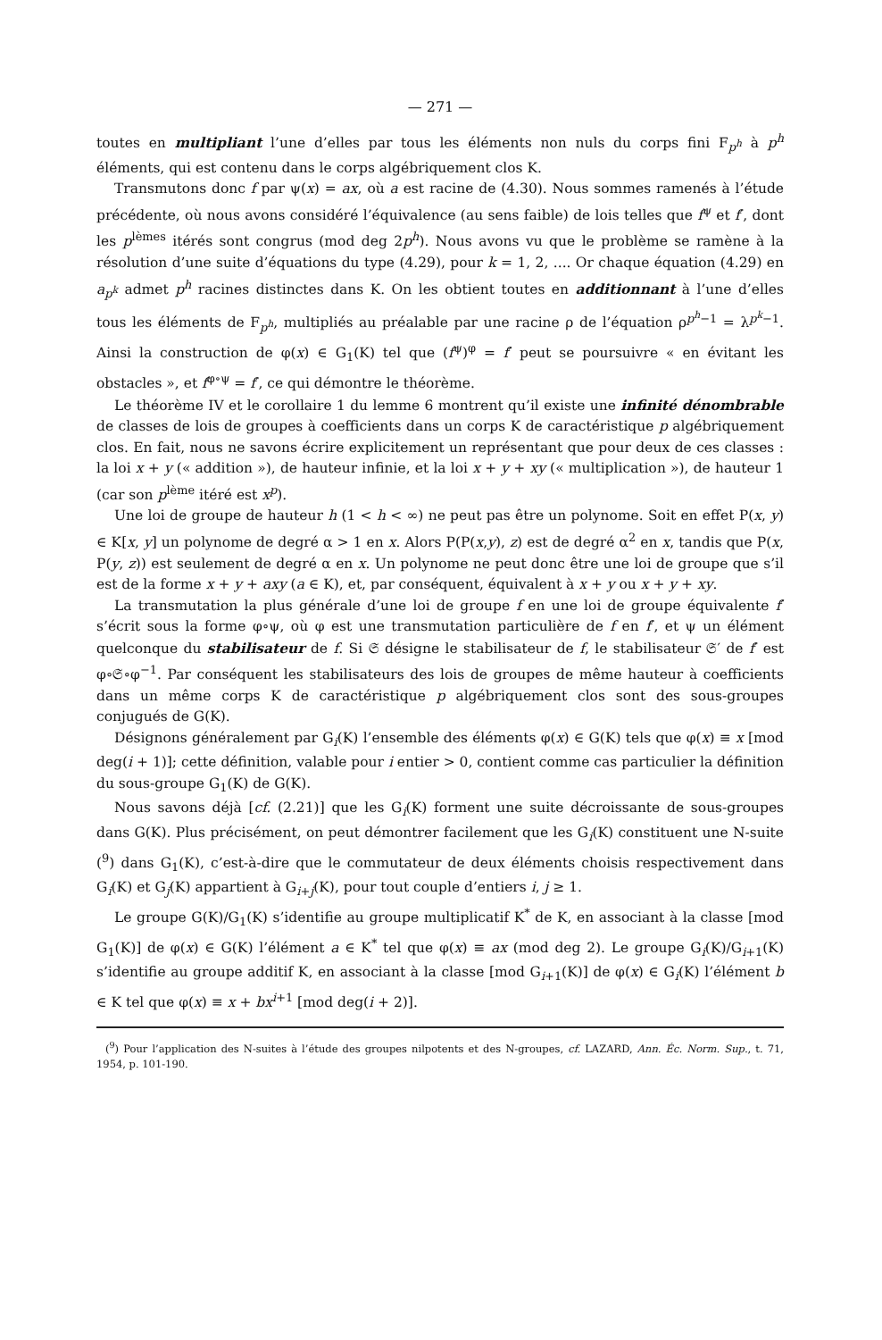— 271 —
toutes en multipliant l’une d’elles par tous les éléments non nuls du corps fini F<sub>p<sup>h</sup></sub> à p<sup>h</sup> éléments, qui est contenu dans le corps algébriquement clos K.
Transmutons donc f par ψ(x) = ax, où a est racine de (4.30). Nous sommes ramenés à l’étude précédente, où nous avons considéré l’équivalence (au sens faible) de lois telles que f<sup>ψ</sup> et f′, dont les p<sup>lèmes</sup> itérés sont congrus (mod deg 2p<sup>h</sup>). Nous avons vu que le problème se ramène à la résolution d’une suite d’équations du type (4.29), pour k = 1, 2, .... Or chaque équation (4.29) en a<sub>p<sup>k</sup></sub> admet p<sup>h</sup> racines distinctes dans K. On les obtient toutes en additionnant à l’une d’elles tous les éléments de F<sub>p<sup>h</sup></sub>, multipliés au préalable par une racine ρ de l’équation ρ<sup>p<sup>h</sup>−1</sup> = λ<sup>p<sup>k</sup>−1</sup>. Ainsi la construction de φ(x) ∈ G<sub>1</sub>(K) tel que (f<sup>ψ</sup>)<sup>φ</sup> = f′ peut se poursuivre « en évitant les obstacles », et f<sup>φ∘ψ</sup> = f′, ce qui démontre le théorème.
Le théorème IV et le corollaire 1 du lemme 6 montrent qu’il existe une infinité dénombrable de classes de lois de groupes à coefficients dans un corps K de caractéristique p algébriquement clos. En fait, nous ne savons écrire explicitement un représentant que pour deux de ces classes : la loi x + y (« addition »), de hauteur infinie, et la loi x + y + xy (« multiplication »), de hauteur 1 (car son p<sup>lème</sup> itéré est x<sup>p</sup>).
Une loi de groupe de hauteur h (1 < h < ∞) ne peut pas être un polynome. Soit en effet P(x, y) ∈ K[x, y] un polynome de degré α > 1 en x. Alors P(P(x,y), z) est de degré α<sup>2</sup> en x, tandis que P(x, P(y, z)) est seulement de degré α en x. Un polynome ne peut donc être une loi de groupe que s’il est de la forme x + y + axy (a ∈ K), et, par conséquent, équivalent à x + y ou x + y + xy.
La transmutation la plus générale d’une loi de groupe f en une loi de groupe équivalente f′ s’écrit sous la forme φ∘ψ, où φ est une transmutation particulière de f en f′, et ψ un élément quelconque du stabilisateur de f. Si 𝔖 désigne le stabilisateur de f, le stabilisateur 𝔖′ de f′ est φ∘𝔖∘φ<sup>−1</sup>. Par conséquent les stabilisateurs des lois de groupes de même hauteur à coefficients dans un même corps K de caractéristique p algébriquement clos sont des sous-groupes conjugués de G(K).
Désignons généralement par G<sub>i</sub>(K) l’ensemble des éléments φ(x) ∈ G(K) tels que φ(x) ≡ x [mod deg(i + 1)]; cette définition, valable pour i entier > 0, contient comme cas particulier la définition du sous-groupe G<sub>1</sub>(K) de G(K).
Nous savons déjà [cf. (2.21)] que les G<sub>i</sub>(K) forment une suite décroissante de sous-groupes dans G(K). Plus précisément, on peut démontrer facilement que les G<sub>i</sub>(K) constituent une N-suite (<sup>9</sup>) dans G<sub>1</sub>(K), c’est-à-dire que le commutateur de deux éléments choisis respectivement dans G<sub>i</sub>(K) et G<sub>j</sub>(K) appartient à G<sub>i+j</sub>(K), pour tout couple d’entiers i, j ≥ 1.
Le groupe G(K)/G<sub>1</sub>(K) s’identifie au groupe multiplicatif K<sup>*</sup> de K, en associant à la classe [mod G<sub>1</sub>(K)] de φ(x) ∈ G(K) l’élément a ∈ K<sup>*</sup> tel que φ(x) ≡ ax (mod deg 2). Le groupe G<sub>i</sub>(K)/G<sub>i+1</sub>(K) s’identifie au groupe additif K, en associant à la classe [mod G<sub>i+1</sub>(K)] de φ(x) ∈ G<sub>i</sub>(K) l’élément b ∈ K tel que φ(x) ≡ x + bx<sup>i+1</sup> [mod deg(i + 2)].
(<sup>9</sup>) Pour l’application des N-suites à l’étude des groupes nilpotents et des N-groupes, cf. LAZARD, Ann. Éc. Norm. Sup., t. 71, 1954, p. 101-190.